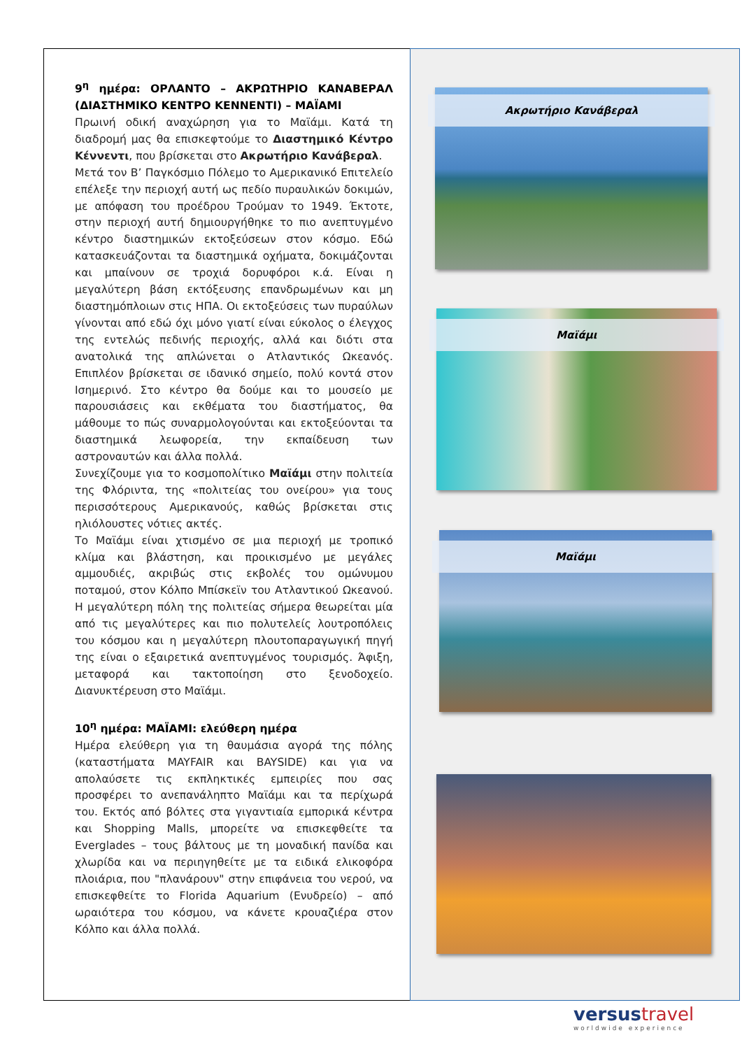9<sup>η</sup> ημέρα: ΟΡΛΑΝΤΟ – ΑΚΡΩΤΗΡΙΟ ΚΑΝΑΒΕΡΑΛ (ΔΙΑΣΤΗΜΙΚΟ ΚΕΝΤΡΟ ΚΕΝΝΕΝΤΙ) – ΜΑΪΑΜΙ
Πρωινή οδική αναχώρηση για το Μαϊάμι. Κατά τη διαδρομή μας θα επισκεφτούμε το Διαστημικό Κέντρο Κέννεντι, που βρίσκεται στο Ακρωτήριο Κανάβεραλ.
Μετά τον Β’ Παγκόσμιο Πόλεμο το Αμερικανικό Επιτελείο επέλεξε την περιοχή αυτή ως πεδίο πυραυλικών δοκιμών, με απόφαση του προέδρου Τρούμαν το 1949. Έκτοτε, στην περιοχή αυτή δημιουργήθηκε το πιο ανεπτυγμένο κέντρο διαστημικών εκτοξεύσεων στον κόσμο. Εδώ κατασκευάζονται τα διαστημικά οχήματα, δοκιμάζονται και μπαίνουν σε τροχιά δορυφόροι κ.ά. Είναι η μεγαλύτερη βάση εκτόξευσης επανδρωμένων και μη διαστημόπλοιων στις ΗΠΑ. Οι εκτοξεύσεις των πυραύλων γίνονται από εδώ όχι μόνο γιατί είναι εύκολος ο έλεγχος της εντελώς πεδινής περιοχής, αλλά και διότι στα ανατολικά της απλώνεται ο Ατλαντικός Ωκεανός. Επιπλέον βρίσκεται σε ιδανικό σημείο, πολύ κοντά στον Ισημερινό. Στο κέντρο θα δούμε και το μουσείο με παρουσιάσεις και εκθέματα του διαστήματος, θα μάθουμε το πώς συναρμολογούνται και εκτοξεύονται τα διαστημικά λεωφορεία, την εκπαίδευση των αστροναυτών και άλλα πολλά.
Συνεχίζουμε για το κοσμοπολίτικο Μαϊάμι στην πολιτεία της Φλόριντα, της «πολιτείας του ονείρου» για τους περισσότερους Αμερικανούς, καθώς βρίσκεται στις ηλιόλουστες νότιες ακτές.
Το Μαϊάμι είναι χτισμένο σε μια περιοχή με τροπικό κλίμα και βλάστηση, και προικισμένο με μεγάλες αμμουδιές, ακριβώς στις εκβολές του ομώνυμου ποταμού, στον Κόλπο Μπίσκεϊν του Ατλαντικού Ωκεανού. Η μεγαλύτερη πόλη της πολιτείας σήμερα θεωρείται μία από τις μεγαλύτερες και πιο πολυτελείς λουτροπόλεις του κόσμου και η μεγαλύτερη πλουτοπαραγωγική πηγή της είναι ο εξαιρετικά ανεπτυγμένος τουρισμός. Άφιξη, μεταφορά και τακτοποίηση στο ξενοδοχείο. Διανυκτέρευση στο Μαϊάμι.
10<sup>η</sup> ημέρα: ΜΑΪΑΜΙ: ελεύθερη ημέρα
Ημέρα ελεύθερη για τη θαυμάσια αγορά της πόλης (καταστήματα MAYFAIR και BAYSIDE) και για να απολαύσετε τις εκπληκτικές εμπειρίες που σας προσφέρει το ανεπανάληπτο Μαϊάμι και τα περίχωρά του. Εκτός από βόλτες στα γιγαντιαία εμπορικά κέντρα και Shopping Malls, μπορείτε να επισκεφθείτε τα Everglades – τους βάλτους με τη μοναδική πανίδα και χλωρίδα και να περιηγηθείτε με τα ειδικά ελικοφόρα πλοιάρια, που "πλανάρουν" στην επιφάνεια του νερού, να επισκεφθείτε το Florida Aquarium (Ενυδρείο) – από ωραιότερα του κόσμου, να κάνετε κρουαζιέρα στον Κόλπο και άλλα πολλά.
Ακρωτήριο Κανάβεραλ
Μαϊάμι
Μαϊάμι
versustravel
worldwide experience